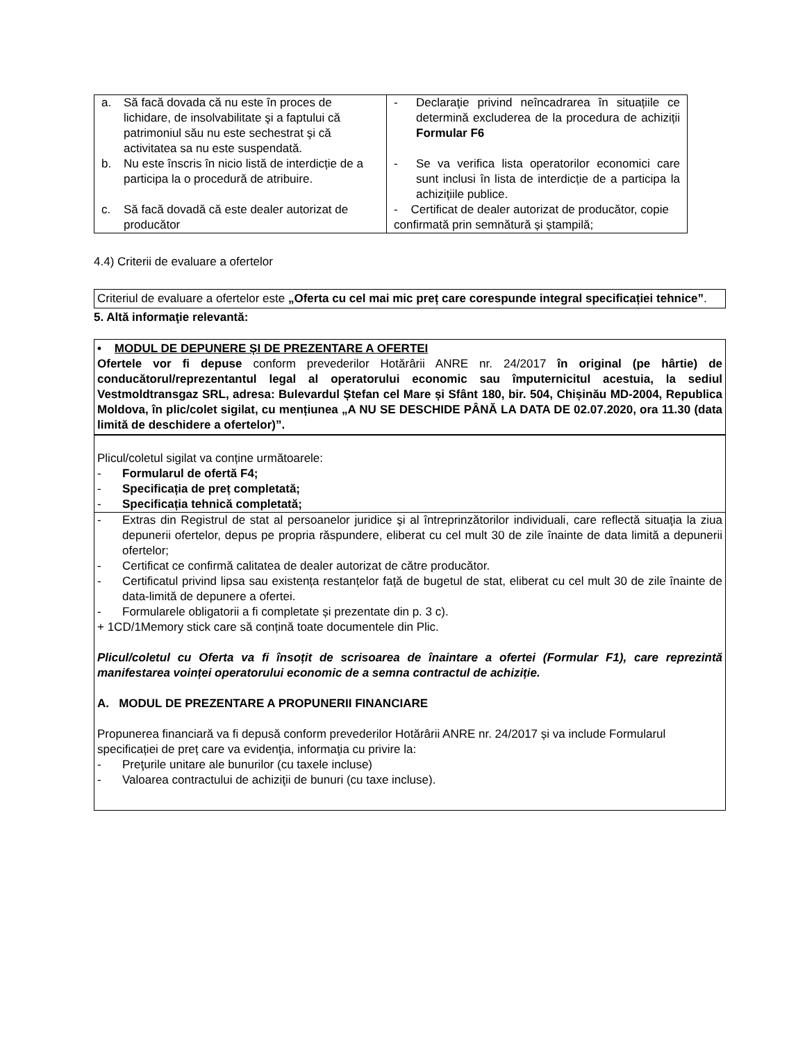| a. Să facă dovada că nu este în proces de lichidare, de insolvabilitate şi a faptului că patrimoniul său nu este sechestrat şi că activitatea sa nu este suspendată. | - Declaraţie privind neîncadrarea în situațiile ce determină excluderea de la procedura de achiziții Formular F6 |
| b. Nu este înscris în nicio listă de interdicție de a participa la o procedură de atribuire. | - Se va verifica lista operatorilor economici care sunt inclusi în lista de interdicție de a participa la achizițiile publice. |
| c. Să facă dovadă că este dealer autorizat de producător | - Certificat de dealer autorizat de producător, copie confirmată prin semnătură și ștampilă; |
4.4) Criterii de evaluare a ofertelor
Criteriul de evaluare a ofertelor este „Oferta cu cel mai mic preț care corespunde integral specificației tehnice”.
5. Altă informaţie relevantă:
• MODUL DE DEPUNERE ȘI DE PREZENTARE A OFERTEI
Ofertele vor fi depuse conform prevederilor Hotărârii ANRE nr. 24/2017 în original (pe hârtie) de conducătorul/reprezentantul legal al operatorului economic sau împuternicitul acestuia, la sediul Vestmoldtransgaz SRL, adresa: Bulevardul Ștefan cel Mare și Sfânt 180, bir. 504, Chișinău MD-2004, Republica Moldova, în plic/colet sigilat, cu mențiunea „A NU SE DESCHIDE PÂNĂ LA DATA DE 02.07.2020, ora 11.30 (data limită de deschidere a ofertelor)”.
Plicul/coletul sigilat va conține următoarele:
- Formularul de ofertă F4;
- Specificația de preț completată;
- Specificația tehnică completată;
- Extras din Registrul de stat al persoanelor juridice şi al întreprinzătorilor individuali, care reflectă situaţia la ziua depunerii ofertelor, depus pe propria răspundere, eliberat cu cel mult 30 de zile înainte de data limită a depunerii ofertelor;
- Certificat ce confirmă calitatea de dealer autorizat de către producător.
- Certificatul privind lipsa sau existența restanțelor față de bugetul de stat, eliberat cu cel mult 30 de zile înainte de data-limită de depunere a ofertei.
- Formularele obligatorii a fi completate și prezentate din p. 3 c).
+ 1CD/1Memory stick care să conțină toate documentele din Plic.
Plicul/coletul cu Oferta va fi însoțit de scrisoarea de înaintare a ofertei (Formular F1), care reprezintă manifestarea voinței operatorului economic de a semna contractul de achiziție.
A. MODUL DE PREZENTARE A PROPUNERII FINANCIARE
Propunerea financiară va fi depusă conform prevederilor Hotărârii ANRE nr. 24/2017 și va include Formularul specificației de preț care va evidenţia, informaţia cu privire la:
- Preţurile unitare ale bunurilor (cu taxele incluse)
- Valoarea contractului de achiziţii de bunuri (cu taxe incluse).